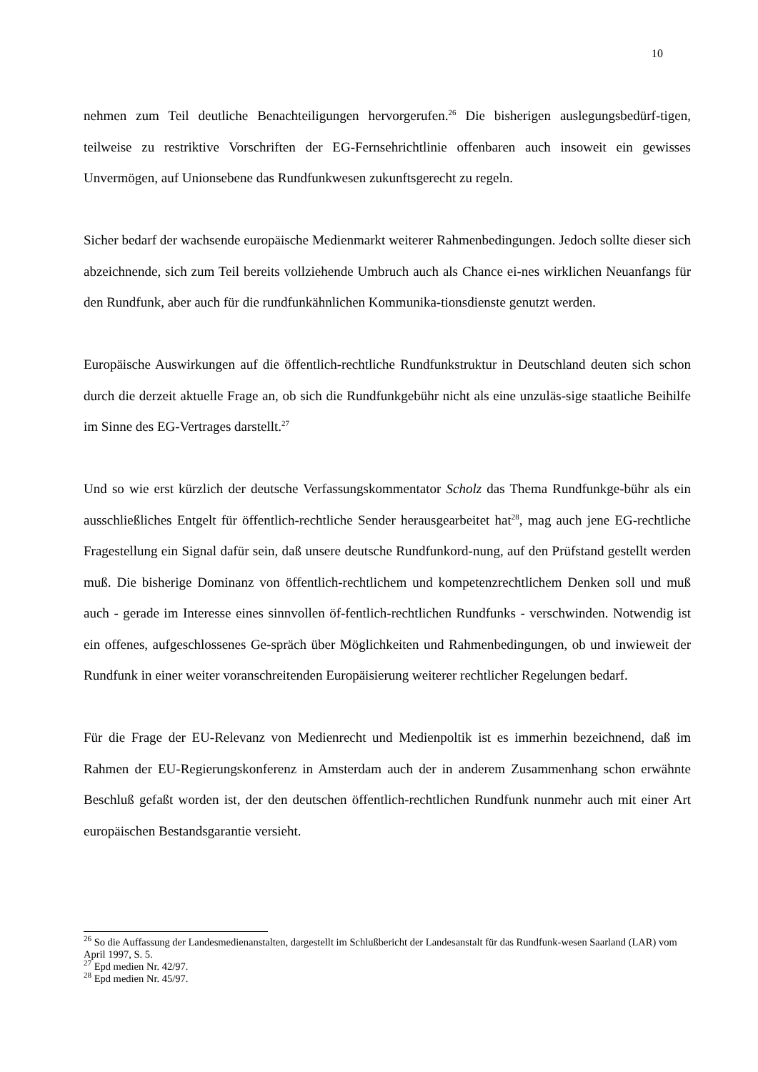10
nehmen zum Teil deutliche Benachteiligungen hervorgerufen.<sup>26</sup> Die bisherigen auslegungsbedürf-tigen, teilweise zu restriktive Vorschriften der EG-Fernsehrichtlinie offenbaren auch insoweit ein gewisses Unvermögen, auf Unionsebene das Rundfunkwesen zukunftsgerecht zu regeln.
Sicher bedarf der wachsende europäische Medienmarkt weiterer Rahmenbedingungen. Jedoch sollte dieser sich abzeichnende, sich zum Teil bereits vollziehende Umbruch auch als Chance ei-nes wirklichen Neuanfangs für den Rundfunk, aber auch für die rundfunkähnlichen Kommunika-tionsdienste genutzt werden.
Europäische Auswirkungen auf die öffentlich-rechtliche Rundfunkstruktur in Deutschland deuten sich schon durch die derzeit aktuelle Frage an, ob sich die Rundfunkgebühr nicht als eine unzuläs-sige staatliche Beihilfe im Sinne des EG-Vertrages darstellt.<sup>27</sup>
Und so wie erst kürzlich der deutsche Verfassungskommentator Scholz das Thema Rundfunkge-bühr als ein ausschließliches Entgelt für öffentlich-rechtliche Sender herausgearbeitet hat<sup>28</sup>, mag auch jene EG-rechtliche Fragestellung ein Signal dafür sein, daß unsere deutsche Rundfunkord-nung, auf den Prüfstand gestellt werden muß. Die bisherige Dominanz von öffentlich-rechtlichem und kompetenzrechtlichem Denken soll und muß auch - gerade im Interesse eines sinnvollen öf-fentlich-rechtlichen Rundfunks - verschwinden. Notwendig ist ein offenes, aufgeschlossenes Ge-spräch über Möglichkeiten und Rahmenbedingungen, ob und inwieweit der Rundfunk in einer weiter voranschreitenden Europäisierung weiterer rechtlicher Regelungen bedarf.
Für die Frage der EU-Relevanz von Medienrecht und Medienpoltik ist es immerhin bezeichnend, daß im Rahmen der EU-Regierungskonferenz in Amsterdam auch der in anderem Zusammenhang schon erwähnte Beschluß gefaßt worden ist, der den deutschen öffentlich-rechtlichen Rundfunk nunmehr auch mit einer Art europäischen Bestandsgarantie versieht.
<sup>26</sup> So die Auffassung der Landesmedienanstalten, dargestellt im Schlußbericht der Landesanstalt für das Rundfunk-wesen Saarland (LAR) vom April 1997, S. 5.
<sup>27</sup> Epd medien Nr. 42/97.
<sup>28</sup> Epd medien Nr. 45/97.